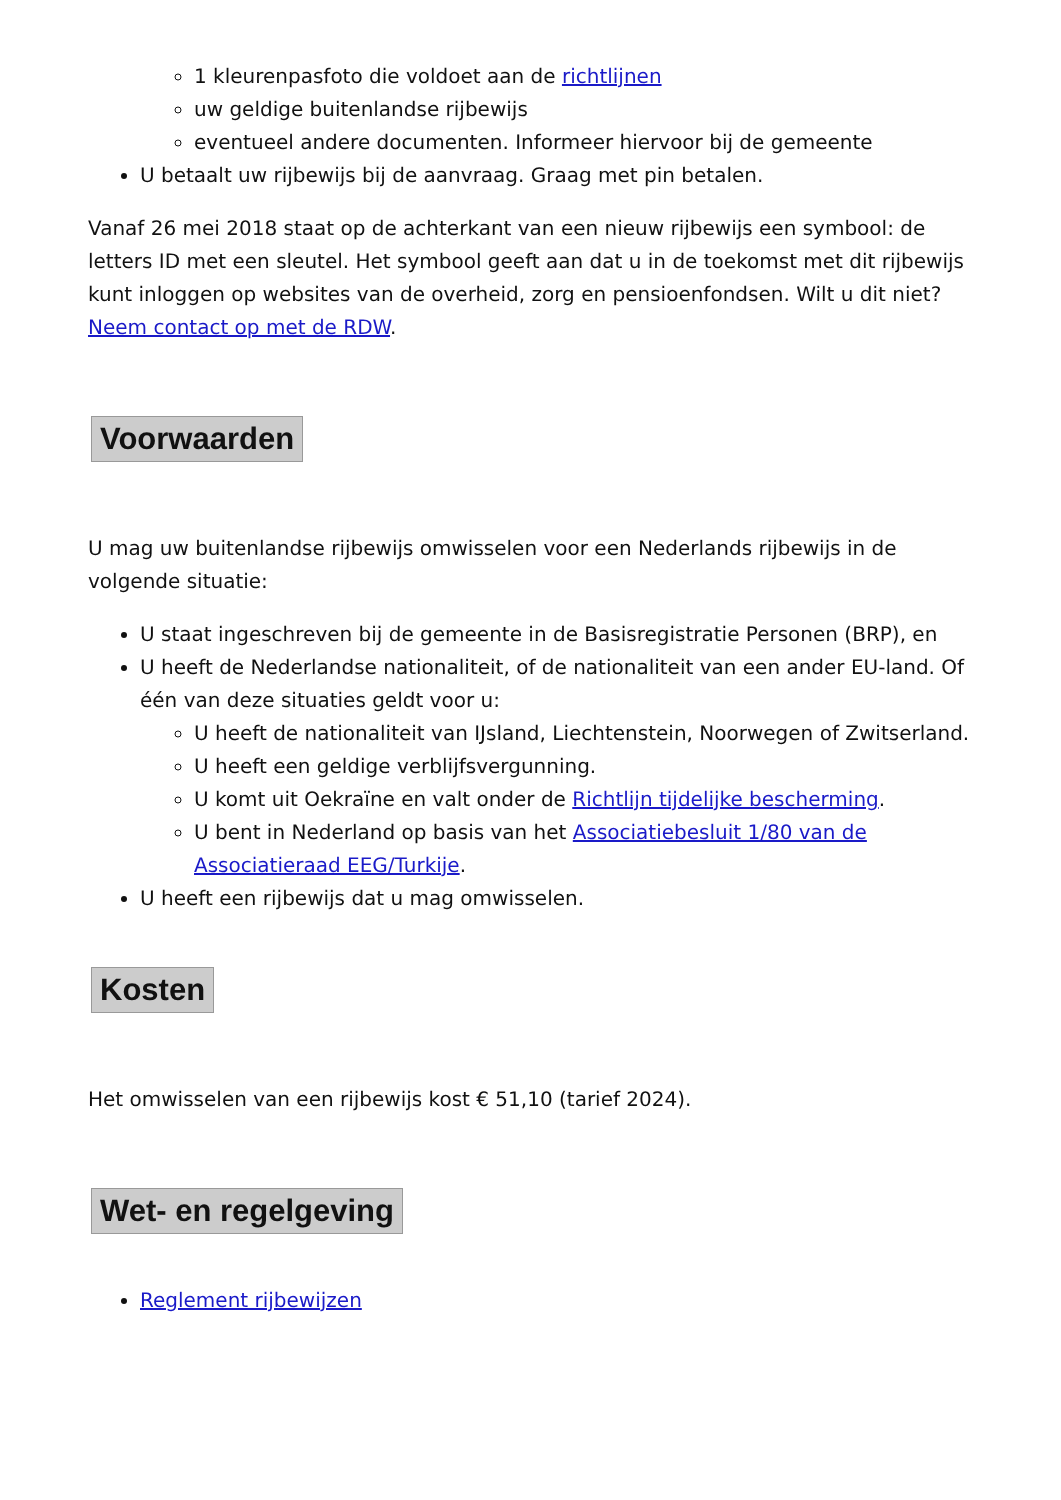1 kleurenpasfoto die voldoet aan de richtlijnen
uw geldige buitenlandse rijbewijs
eventueel andere documenten. Informeer hiervoor bij de gemeente
U betaalt uw rijbewijs bij de aanvraag. Graag met pin betalen.
Vanaf 26 mei 2018 staat op de achterkant van een nieuw rijbewijs een symbool: de letters ID met een sleutel. Het symbool geeft aan dat u in de toekomst met dit rijbewijs kunt inloggen op websites van de overheid, zorg en pensioenfondsen. Wilt u dit niet? Neem contact op met de RDW.
Voorwaarden
U mag uw buitenlandse rijbewijs omwisselen voor een Nederlands rijbewijs in de volgende situatie:
U staat ingeschreven bij de gemeente in de Basisregistratie Personen (BRP), en
U heeft de Nederlandse nationaliteit, of de nationaliteit van een ander EU-land. Of één van deze situaties geldt voor u:
U heeft de nationaliteit van IJsland, Liechtenstein, Noorwegen of Zwitserland.
U heeft een geldige verblijfsvergunning.
U komt uit Oekraïne en valt onder de Richtlijn tijdelijke bescherming.
U bent in Nederland op basis van het Associatiebesluit 1/80 van de Associatieraad EEG/Turkije.
U heeft een rijbewijs dat u mag omwisselen.
Kosten
Het omwisselen van een rijbewijs kost € 51,10 (tarief 2024).
Wet- en regelgeving
Reglement rijbewijzen